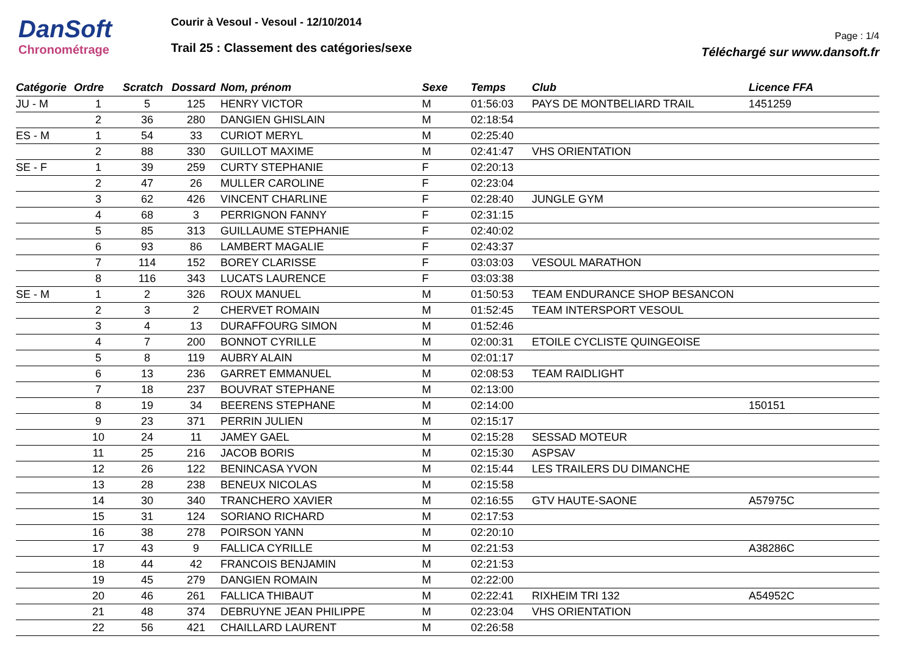DanSoft
Chronométrage
Courir à Vesoul - Vesoul - 12/10/2014
Trail 25 : Classement des catégories/sexe
Page : 1/4
Téléchargé sur www.dansoft.fr
| Catégorie | Ordre | Scratch | Dossard | Nom, prénom | Sexe | Temps | Club | Licence FFA |
| --- | --- | --- | --- | --- | --- | --- | --- | --- |
| JU - M | 1 | 5 | 125 | HENRY VICTOR | M | 01:56:03 | PAYS DE MONTBELIARD TRAIL | 1451259 |
| | 2 | 36 | 280 | DANGIEN GHISLAIN | M | 02:18:54 | | |
| ES - M | 1 | 54 | 33 | CURIOT MERYL | M | 02:25:40 | | |
| | 2 | 88 | 330 | GUILLOT MAXIME | M | 02:41:47 | VHS ORIENTATION | |
| SE - F | 1 | 39 | 259 | CURTY STEPHANIE | F | 02:20:13 | | |
| | 2 | 47 | 26 | MULLER CAROLINE | F | 02:23:04 | | |
| | 3 | 62 | 426 | VINCENT CHARLINE | F | 02:28:40 | JUNGLE GYM | |
| | 4 | 68 | 3 | PERRIGNON FANNY | F | 02:31:15 | | |
| | 5 | 85 | 313 | GUILLAUME STEPHANIE | F | 02:40:02 | | |
| | 6 | 93 | 86 | LAMBERT MAGALIE | F | 02:43:37 | | |
| | 7 | 114 | 152 | BOREY CLARISSE | F | 03:03:03 | VESOUL MARATHON | |
| | 8 | 116 | 343 | LUCATS LAURENCE | F | 03:03:38 | | |
| SE - M | 1 | 2 | 326 | ROUX MANUEL | M | 01:50:53 | TEAM ENDURANCE SHOP BESANCON | |
| | 2 | 3 | 2 | CHERVET ROMAIN | M | 01:52:45 | TEAM INTERSPORT VESOUL | |
| | 3 | 4 | 13 | DURAFFOURG SIMON | M | 01:52:46 | | |
| | 4 | 7 | 200 | BONNOT CYRILLE | M | 02:00:31 | ETOILE CYCLISTE QUINGEOISE | |
| | 5 | 8 | 119 | AUBRY ALAIN | M | 02:01:17 | | |
| | 6 | 13 | 236 | GARRET EMMANUEL | M | 02:08:53 | TEAM RAIDLIGHT | |
| | 7 | 18 | 237 | BOUVRAT STEPHANE | M | 02:13:00 | | |
| | 8 | 19 | 34 | BEERENS STEPHANE | M | 02:14:00 | | 150151 |
| | 9 | 23 | 371 | PERRIN JULIEN | M | 02:15:17 | | |
| | 10 | 24 | 11 | JAMEY GAEL | M | 02:15:28 | SESSAD MOTEUR | |
| | 11 | 25 | 216 | JACOB BORIS | M | 02:15:30 | ASPSAV | |
| | 12 | 26 | 122 | BENINCASA YVON | M | 02:15:44 | LES TRAILERS DU DIMANCHE | |
| | 13 | 28 | 238 | BENEUX NICOLAS | M | 02:15:58 | | |
| | 14 | 30 | 340 | TRANCHERO XAVIER | M | 02:16:55 | GTV HAUTE-SAONE | A57975C |
| | 15 | 31 | 124 | SORIANO RICHARD | M | 02:17:53 | | |
| | 16 | 38 | 278 | POIRSON YANN | M | 02:20:10 | | |
| | 17 | 43 | 9 | FALLICA CYRILLE | M | 02:21:53 | | A38286C |
| | 18 | 44 | 42 | FRANCOIS BENJAMIN | M | 02:21:53 | | |
| | 19 | 45 | 279 | DANGIEN ROMAIN | M | 02:22:00 | | |
| | 20 | 46 | 261 | FALLICA THIBAUT | M | 02:22:41 | RIXHEIM TRI 132 | A54952C |
| | 21 | 48 | 374 | DEBRUYNE JEAN PHILIPPE | M | 02:23:04 | VHS ORIENTATION | |
| | 22 | 56 | 421 | CHAILLARD LAURENT | M | 02:26:58 | | |